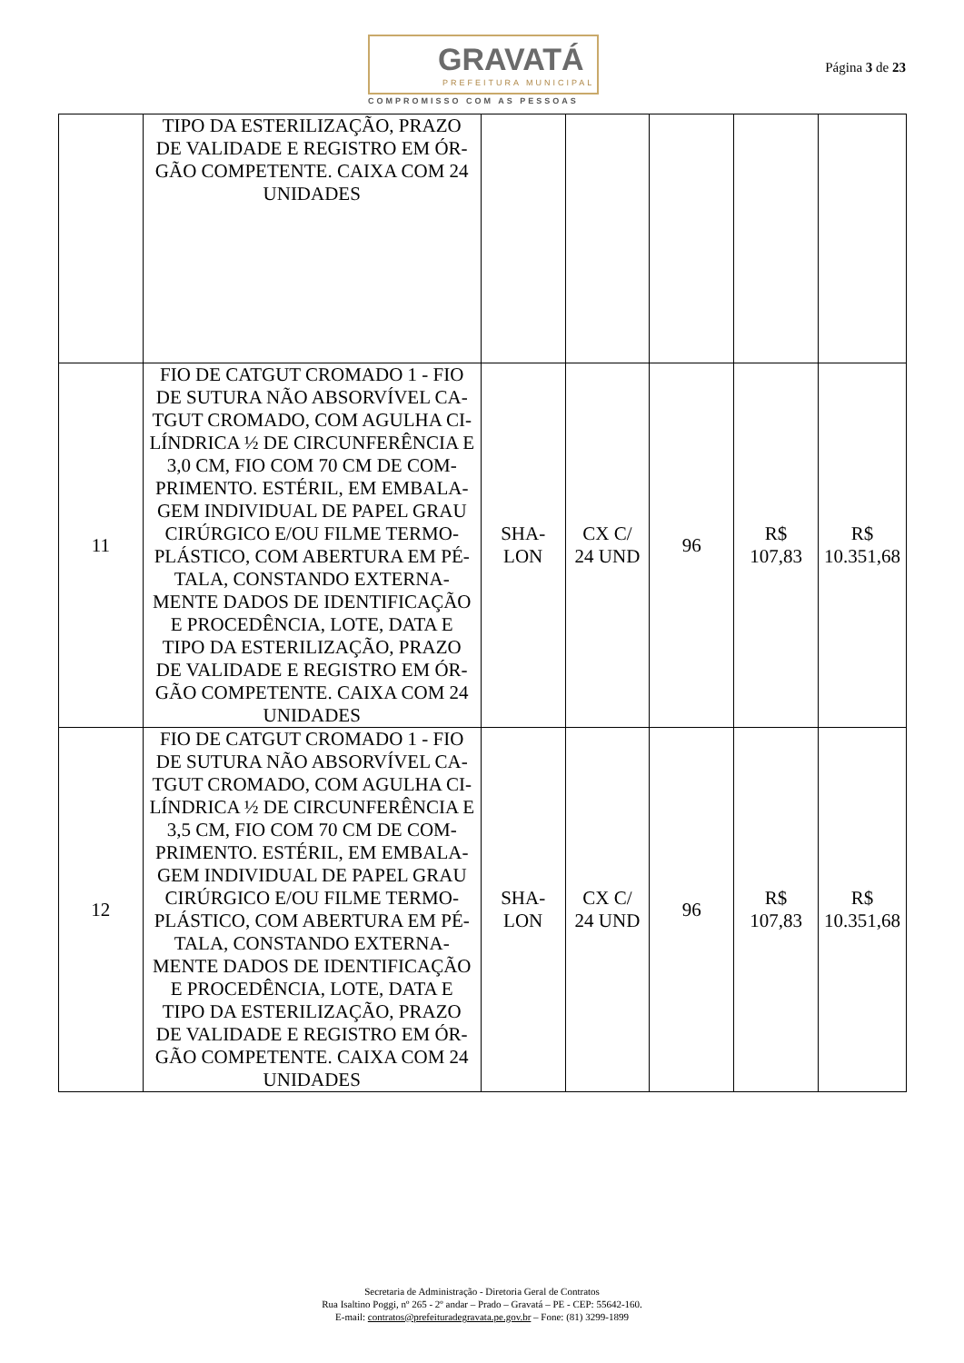GRAVATÁ
PREFEITURA MUNICIPAL
COMPROMISSO COM AS PESSOAS
Página 3 de 23
| | TIPO DA ESTERILIZAÇÃO, PRAZO DE VALIDADE E REGISTRO EM ÓR-GÃO COMPETENTE. CAIXA COM 24 UNIDADES | | | | | |
| 11 | FIO DE CATGUT CROMADO 1 - FIO DE SUTURA NÃO ABSORVÍVEL CA-TGUT CROMADO, COM AGULHA CI-LÍNDRICA ½ DE CIRCUNFERÊNCIA E 3,0 CM, FIO COM 70 CM DE COM-PRIMENTO. ESTÉRIL, EM EMBALA-GEM INDIVIDUAL DE PAPEL GRAU CIRÚRGICO E/OU FILME TERMO-PLÁSTICO, COM ABERTURA EM PÉ-TALA, CONSTANDO EXTERNA-MENTE DADOS DE IDENTIFICAÇÃO E PROCEDÊNCIA, LOTE, DATA E TIPO DA ESTERILIZAÇÃO, PRAZO DE VALIDADE E REGISTRO EM ÓR-GÃO COMPETENTE. CAIXA COM 24 UNIDADES | SHA- LON | CX C/ 24 UND | 96 | R$ 107,83 | R$ 10.351,68 |
| 12 | FIO DE CATGUT CROMADO 1 - FIO DE SUTURA NÃO ABSORVÍVEL CA-TGUT CROMADO, COM AGULHA CI-LÍNDRICA ½ DE CIRCUNFERÊNCIA E 3,5 CM, FIO COM 70 CM DE COM-PRIMENTO. ESTÉRIL, EM EMBALA-GEM INDIVIDUAL DE PAPEL GRAU CIRÚRGICO E/OU FILME TERMO-PLÁSTICO, COM ABERTURA EM PÉ-TALA, CONSTANDO EXTERNA-MENTE DADOS DE IDENTIFICAÇÃO E PROCEDÊNCIA, LOTE, DATA E TIPO DA ESTERILIZAÇÃO, PRAZO DE VALIDADE E REGISTRO EM ÓR-GÃO COMPETENTE. CAIXA COM 24 UNIDADES | SHA- LON | CX C/ 24 UND | 96 | R$ 107,83 | R$ 10.351,68 |
Secretaria de Administração - Diretoria Geral de Contratos
Rua Isaltino Poggi, nº 265 - 2º andar – Prado – Gravatá – PE - CEP: 55642-160.
E-mail: contratos@prefeituradegravata.pe.gov.br – Fone: (81) 3299-1899